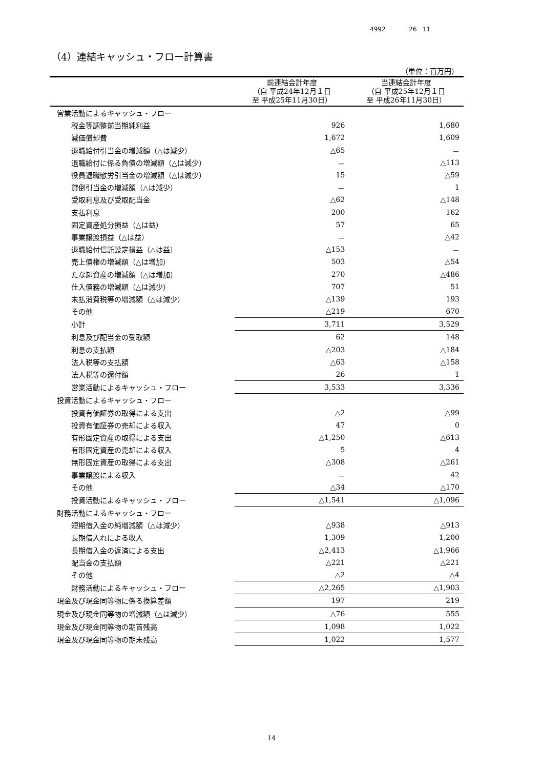4992 26 11
（4）連結キャッシュ・フロー計算書
（単位：百万円）
| | 前連結会計年度 （自 平成24年12月１日 至 平成25年11月30日） | 当連結会計年度 （自 平成25年12月１日 至 平成26年11月30日） |
| --- | --- | --- |
| 営業活動によるキャッシュ・フロー | | |
| 税金等調整前当期純利益 | 926 | 1,680 |
| 減価償却費 | 1,672 | 1,609 |
| 退職給付引当金の増減額（△は減少） | △65 | － |
| 退職給付に係る負債の増減額（△は減少） | － | △113 |
| 役員退職慰労引当金の増減額（△は減少） | 15 | △59 |
| 貸倒引当金の増減額（△は減少） | － | 1 |
| 受取利息及び受取配当金 | △62 | △148 |
| 支払利息 | 200 | 162 |
| 固定資産処分損益（△は益） | 57 | 65 |
| 事業譲渡損益（△は益） | － | △42 |
| 退職給付信託設定損益（△は益） | △153 | － |
| 売上債権の増減額（△は増加） | 503 | △54 |
| たな卸資産の増減額（△は増加） | 270 | △486 |
| 仕入債務の増減額（△は減少） | 707 | 51 |
| 未払消費税等の増減額（△は減少） | △139 | 193 |
| その他 | △219 | 670 |
| 小計 | 3,711 | 3,529 |
| 利息及び配当金の受取額 | 62 | 148 |
| 利息の支払額 | △203 | △184 |
| 法人税等の支払額 | △63 | △158 |
| 法人税等の還付額 | 26 | 1 |
| 営業活動によるキャッシュ・フロー | 3,533 | 3,336 |
| 投資活動によるキャッシュ・フロー | | |
| 投資有価証券の取得による支出 | △2 | △99 |
| 投資有価証券の売却による収入 | 47 | 0 |
| 有形固定資産の取得による支出 | △1,250 | △613 |
| 有形固定資産の売却による収入 | 5 | 4 |
| 無形固定資産の取得による支出 | △308 | △261 |
| 事業譲渡による収入 | － | 42 |
| その他 | △34 | △170 |
| 投資活動によるキャッシュ・フロー | △1,541 | △1,096 |
| 財務活動によるキャッシュ・フロー | | |
| 短期借入金の純増減額（△は減少） | △938 | △913 |
| 長期借入れによる収入 | 1,309 | 1,200 |
| 長期借入金の返済による支出 | △2,413 | △1,966 |
| 配当金の支払額 | △221 | △221 |
| その他 | △2 | △4 |
| 財務活動によるキャッシュ・フロー | △2,265 | △1,903 |
| 現金及び現金同等物に係る換算差額 | 197 | 219 |
| 現金及び現金同等物の増減額（△は減少） | △76 | 555 |
| 現金及び現金同等物の期首残高 | 1,098 | 1,022 |
| 現金及び現金同等物の期末残高 | 1,022 | 1,577 |
14